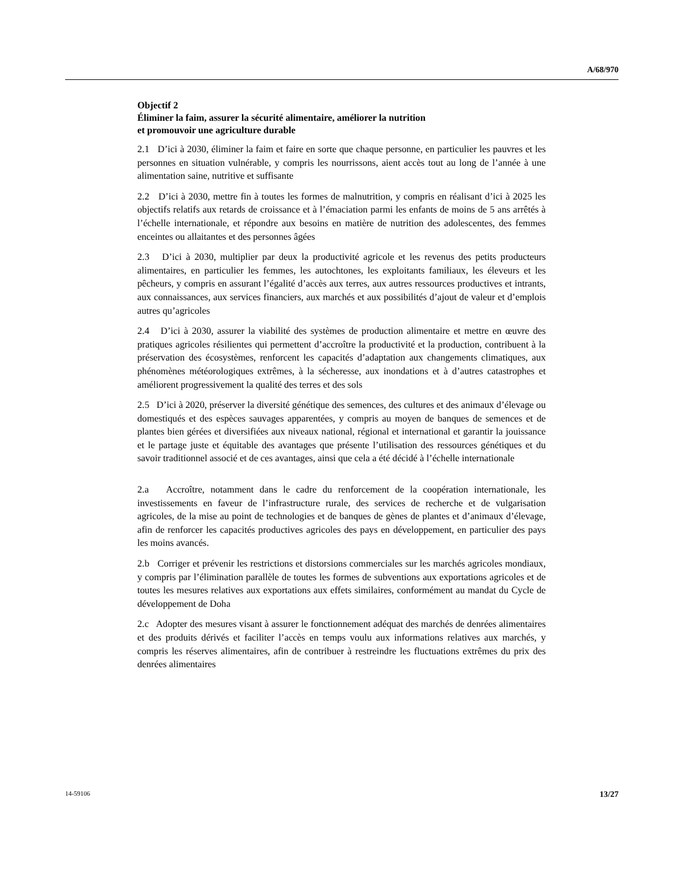A/68/970
Objectif 2
Éliminer la faim, assurer la sécurité alimentaire, améliorer la nutrition
et promouvoir une agriculture durable
2.1 D’ici à 2030, éliminer la faim et faire en sorte que chaque personne, en particulier les pauvres et les personnes en situation vulnérable, y compris les nourrissons, aient accès tout au long de l’année à une alimentation saine, nutritive et suffisante
2.2 D’ici à 2030, mettre fin à toutes les formes de malnutrition, y compris en réalisant d’ici à 2025 les objectifs relatifs aux retards de croissance et à l’émaciation parmi les enfants de moins de 5 ans arrêtés à l’échelle internationale, et répondre aux besoins en matière de nutrition des adolescentes, des femmes enceintes ou allaitantes et des personnes âgées
2.3 D’ici à 2030, multiplier par deux la productivité agricole et les revenus des petits producteurs alimentaires, en particulier les femmes, les autochtones, les exploitants familiaux, les éleveurs et les pêcheurs, y compris en assurant l’égalité d’accès aux terres, aux autres ressources productives et intrants, aux connaissances, aux services financiers, aux marchés et aux possibilités d’ajout de valeur et d’emplois autres qu’agricoles
2.4 D’ici à 2030, assurer la viabilité des systèmes de production alimentaire et mettre en œuvre des pratiques agricoles résilientes qui permettent d’accroître la productivité et la production, contribuent à la préservation des écosystèmes, renforcent les capacités d’adaptation aux changements climatiques, aux phénomènes météorologiques extrêmes, à la sécheresse, aux inondations et à d’autres catastrophes et améliorent progressivement la qualité des terres et des sols
2.5 D’ici à 2020, préserver la diversité génétique des semences, des cultures et des animaux d’élevage ou domestiqués et des espèces sauvages apparentées, y compris au moyen de banques de semences et de plantes bien gérées et diversifiées aux niveaux national, régional et international et garantir la jouissance et le partage juste et équitable des avantages que présente l’utilisation des ressources génétiques et du savoir traditionnel associé et de ces avantages, ainsi que cela a été décidé à l’échelle internationale
2.a Accroître, notamment dans le cadre du renforcement de la coopération internationale, les investissements en faveur de l’infrastructure rurale, des services de recherche et de vulgarisation agricoles, de la mise au point de technologies et de banques de gènes de plantes et d’animaux d’élevage, afin de renforcer les capacités productives agricoles des pays en développement, en particulier des pays les moins avancés.
2.b Corriger et prévenir les restrictions et distorsions commerciales sur les marchés agricoles mondiaux, y compris par l’élimination parallèle de toutes les formes de subventions aux exportations agricoles et de toutes les mesures relatives aux exportations aux effets similaires, conformément au mandat du Cycle de développement de Doha
2.c Adopter des mesures visant à assurer le fonctionnement adéquat des marchés de denrées alimentaires et des produits dérivés et faciliter l’accès en temps voulu aux informations relatives aux marchés, y compris les réserves alimentaires, afin de contribuer à restreindre les fluctuations extrêmes du prix des denrées alimentaires
14-59106 13/27